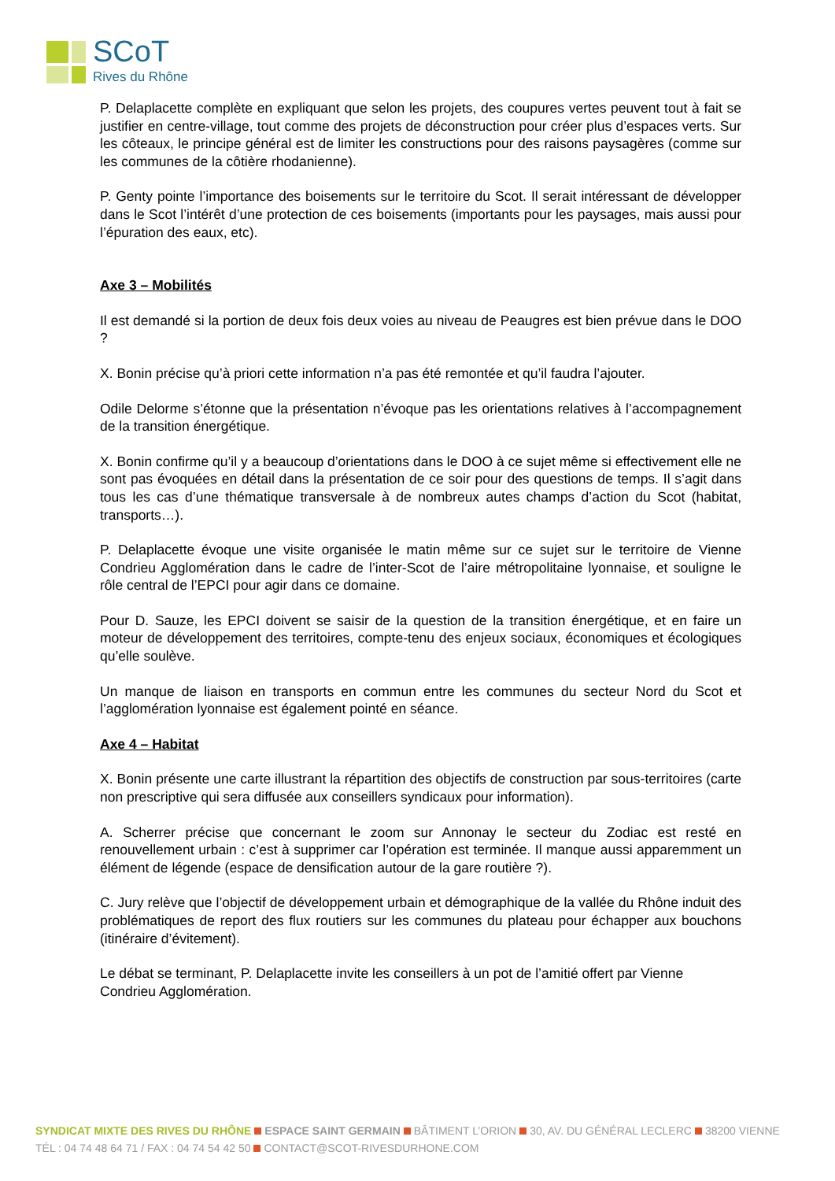SCoT
Rives du Rhône
P. Delaplacette complète en expliquant que selon les projets, des coupures vertes peuvent tout à fait se justifier en centre-village, tout comme des projets de déconstruction pour créer plus d’espaces verts. Sur les côteaux, le principe général est de limiter les constructions pour des raisons paysagères (comme sur les communes de la côtière rhodanienne).
P. Genty pointe l’importance des boisements sur le territoire du Scot. Il serait intéressant de développer dans le Scot l’intérêt d’une protection de ces boisements (importants pour les paysages, mais aussi pour l’épuration des eaux, etc).
Axe 3 – Mobilités
Il est demandé si la portion de deux fois deux voies au niveau de Peaugres est bien prévue dans le DOO ?
X. Bonin précise qu’à priori cette information n’a pas été remontée et qu’il faudra l’ajouter.
Odile Delorme s’étonne que la présentation n’évoque pas les orientations relatives à l’accompagnement de la transition énergétique.
X. Bonin confirme qu’il y a beaucoup d’orientations dans le DOO à ce sujet même si effectivement elle ne sont pas évoquées en détail dans la présentation de ce soir pour des questions de temps. Il s’agit dans tous les cas d’une thématique transversale à de nombreux autes champs d’action du Scot (habitat, transports…).
P. Delaplacette évoque une visite organisée le matin même sur ce sujet sur le territoire de Vienne Condrieu Agglomération dans le cadre de l’inter-Scot de l’aire métropolitaine lyonnaise, et souligne le rôle central de l’EPCI pour agir dans ce domaine.
Pour D. Sauze, les EPCI doivent se saisir de la question de la transition énergétique, et en faire un moteur de développement des territoires, compte-tenu des enjeux sociaux, économiques et écologiques qu’elle soulève.
Un manque de liaison en transports en commun entre les communes du secteur Nord du Scot et l’agglomération lyonnaise est également pointé en séance.
Axe 4 – Habitat
X. Bonin présente une carte illustrant la répartition des objectifs de construction par sous-territoires (carte non prescriptive qui sera diffusée aux conseillers syndicaux pour information).
A. Scherrer précise que concernant le zoom sur Annonay le secteur du Zodiac est resté en renouvellement urbain : c’est à supprimer car l’opération est terminée. Il manque aussi apparemment un élément de légende (espace de densification autour de la gare routière ?).
C. Jury relève que l’objectif de développement urbain et démographique de la vallée du Rhône induit des problématiques de report des flux routiers sur les communes du plateau pour échapper aux bouchons (itinéraire d’évitement).
Le débat se terminant, P. Delaplacette invite les conseillers à un pot de l’amitié offert par Vienne Condrieu Agglomération.
SYNDICAT MIXTE DES RIVES DU RHÔNE ESPACE SAINT GERMAIN BÂTIMENT L’ORION 30, AV. DU GÉNÉRAL LECLERC 38200 VIENNE
TÉL : 04 74 48 64 71 / FAX : 04 74 54 42 50 CONTACT@SCOT-RIVESDURHONE.COM